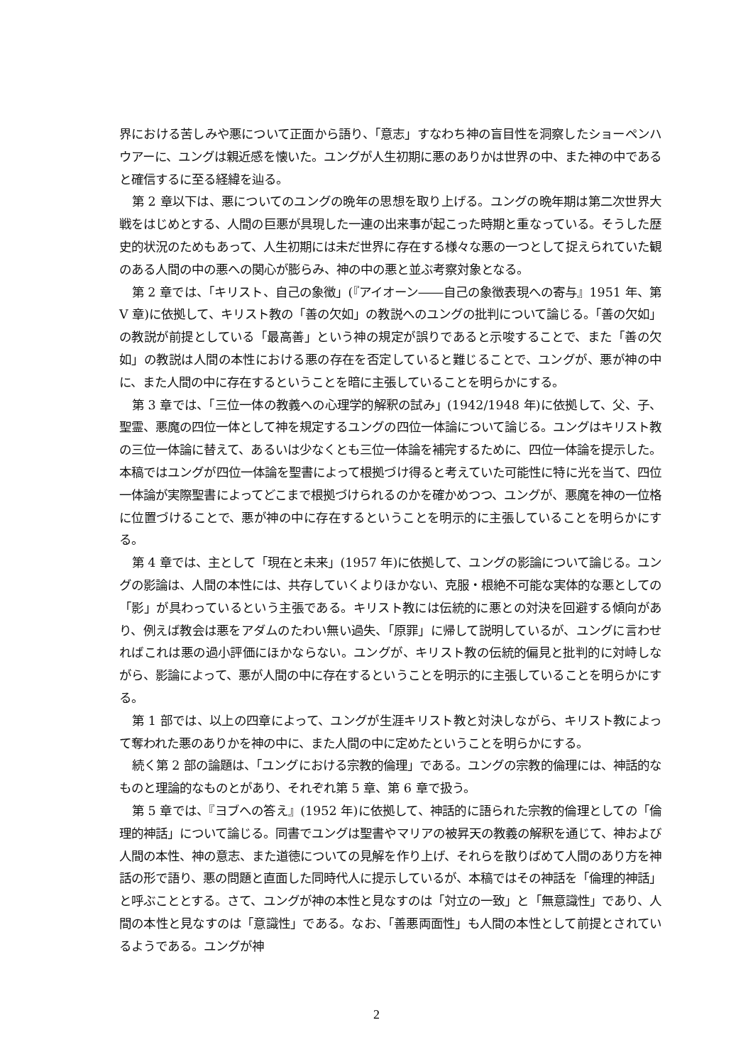界における苦しみや悪について正面から語り、「意志」すなわち神の盲目性を洞察したショーペンハウアーに、ユングは親近感を懐いた。ユングが人生初期に悪のありかは世界の中、また神の中であると確信するに至る経緯を辿る。
第 2 章以下は、悪についてのユングの晩年の思想を取り上げる。ユングの晩年期は第二次世界大戦をはじめとする、人間の巨悪が具現した一連の出来事が起こった時期と重なっている。そうした歴史的状況のためもあって、人生初期には未だ世界に存在する様々な悪の一つとして捉えられていた観のある人間の中の悪への関心が膨らみ、神の中の悪と並ぶ考察対象となる。
第 2 章では、「キリスト、自己の象徴」(『アイオーン――自己の象徴表現への寄与』1951 年、第 V 章)に依拠して、キリスト教の「善の欠如」の教説へのユングの批判について論じる。「善の欠如」の教説が前提としている「最高善」という神の規定が誤りであると示唆することで、また「善の欠如」の教説は人間の本性における悪の存在を否定していると難じることで、ユングが、悪が神の中に、また人間の中に存在するということを暗に主張していることを明らかにする。
第 3 章では、「三位一体の教義への心理学的解釈の試み」(1942/1948 年)に依拠して、父、子、聖霊、悪魔の四位一体として神を規定するユングの四位一体論について論じる。ユングはキリスト教の三位一体論に替えて、あるいは少なくとも三位一体論を補完するために、四位一体論を提示した。本稿ではユングが四位一体論を聖書によって根拠づけ得ると考えていた可能性に特に光を当て、四位一体論が実際聖書によってどこまで根拠づけられるのかを確かめつつ、ユングが、悪魔を神の一位格に位置づけることで、悪が神の中に存在するということを明示的に主張していることを明らかにする。
第 4 章では、主として「現在と未来」(1957 年)に依拠して、ユングの影論について論じる。ユングの影論は、人間の本性には、共存していくよりほかない、克服・根絶不可能な実体的な悪としての「影」が具わっているという主張である。キリスト教には伝統的に悪との対決を回避する傾向があり、例えば教会は悪をアダムのたわい無い過失、「原罪」に帰して説明しているが、ユングに言わせればこれは悪の過小評価にほかならない。ユングが、キリスト教の伝統的偏見と批判的に対峙しながら、影論によって、悪が人間の中に存在するということを明示的に主張していることを明らかにする。
第 1 部では、以上の四章によって、ユングが生涯キリスト教と対決しながら、キリスト教によって奪われた悪のありかを神の中に、また人間の中に定めたということを明らかにする。
続く第 2 部の論題は、「ユングにおける宗教的倫理」である。ユングの宗教的倫理には、神話的なものと理論的なものとがあり、それぞれ第 5 章、第 6 章で扱う。
第 5 章では、『ヨブへの答え』(1952 年)に依拠して、神話的に語られた宗教的倫理としての「倫理的神話」について論じる。同書でユングは聖書やマリアの被昇天の教義の解釈を通じて、神および人間の本性、神の意志、また道徳についての見解を作り上げ、それらを散りばめて人間のあり方を神話の形で語り、悪の問題と直面した同時代人に提示しているが、本稿ではその神話を「倫理的神話」と呼ぶこととする。さて、ユングが神の本性と見なすのは「対立の一致」と「無意識性」であり、人間の本性と見なすのは「意識性」である。なお、「善悪両面性」も人間の本性として前提とされているようである。ユングが神
2